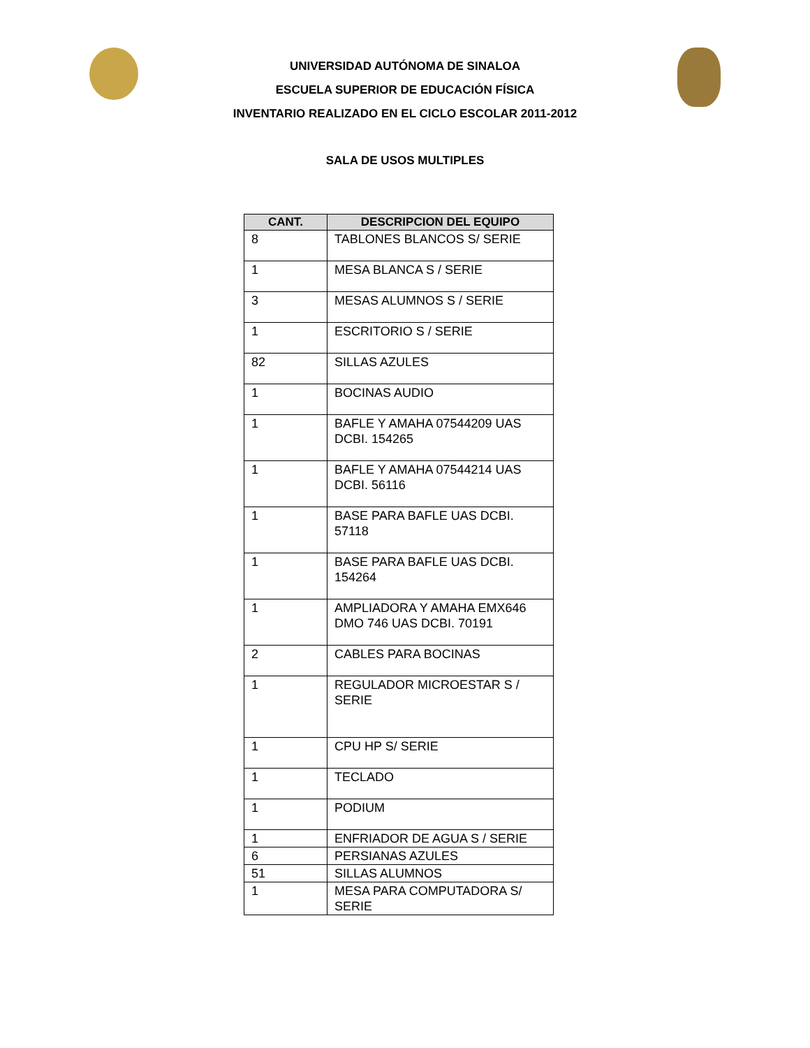UNIVERSIDAD AUTÓNOMA DE SINALOA
ESCUELA SUPERIOR DE EDUCACIÓN FÍSICA
INVENTARIO REALIZADO EN EL CICLO ESCOLAR 2011-2012
SALA DE USOS MULTIPLES
| CANT. | DESCRIPCION DEL EQUIPO |
| --- | --- |
| 8 | TABLONES BLANCOS S/ SERIE |
| 1 | MESA BLANCA S / SERIE |
| 3 | MESAS ALUMNOS S / SERIE |
| 1 | ESCRITORIO S / SERIE |
| 82 | SILLAS AZULES |
| 1 | BOCINAS AUDIO |
| 1 | BAFLE Y AMAHA 07544209 UAS DCBI. 154265 |
| 1 | BAFLE Y AMAHA 07544214 UAS DCBI. 56116 |
| 1 | BASE PARA BAFLE UAS DCBI. 57118 |
| 1 | BASE PARA BAFLE UAS DCBI. 154264 |
| 1 | AMPLIADORA Y AMAHA EMX646 DMO 746 UAS DCBI. 70191 |
| 2 | CABLES PARA BOCINAS |
| 1 | REGULADOR MICROESTAR S / SERIE |
| 1 | CPU HP S/ SERIE |
| 1 | TECLADO |
| 1 | PODIUM |
| 1 | ENFRIADOR DE AGUA S / SERIE |
| 6 | PERSIANAS AZULES |
| 51 | SILLAS ALUMNOS |
| 1 | MESA PARA COMPUTADORA S/ SERIE |